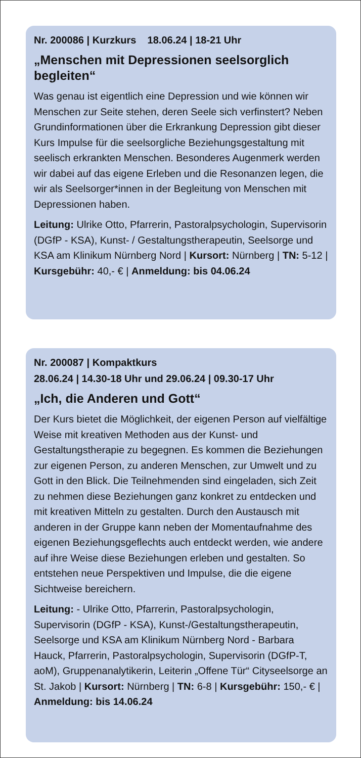Nr. 200086 | Kurzkurs 18.06.24 | 18-21 Uhr
„Menschen mit Depressionen seelsorglich begleiten“
Was genau ist eigentlich eine Depression und wie können wir Menschen zur Seite stehen, deren Seele sich verfinstert? Neben Grundinformationen über die Erkrankung Depression gibt dieser Kurs Impulse für die seelsorgliche Beziehungsgestaltung mit seelisch erkrankten Menschen. Besonderes Augenmerk werden wir dabei auf das eigene Erleben und die Resonanzen legen, die wir als Seelsorger*innen in der Begleitung von Menschen mit Depressionen haben.
Leitung: Ulrike Otto, Pfarrerin, Pastoralpsychologin, Supervisorin (DGfP - KSA), Kunst- / Gestaltungstherapeutin, Seelsorge und KSA am Klinikum Nürnberg Nord | Kursort: Nürnberg | TN: 5-12 | Kursgebühr: 40,- € | Anmeldung: bis 04.06.24
Nr. 200087 | Kompaktkurs
28.06.24 | 14.30-18 Uhr und 29.06.24 | 09.30-17 Uhr
„Ich, die Anderen und Gott“
Der Kurs bietet die Möglichkeit, der eigenen Person auf vielfältige Weise mit kreativen Methoden aus der Kunst- und Gestaltungstherapie zu begegnen. Es kommen die Beziehungen zur eigenen Person, zu anderen Menschen, zur Umwelt und zu Gott in den Blick. Die Teilnehmenden sind eingeladen, sich Zeit zu nehmen diese Beziehungen ganz konkret zu entdecken und mit kreativen Mitteln zu gestalten. Durch den Austausch mit anderen in der Gruppe kann neben der Momentaufnahme des eigenen Beziehungsgeflechts auch entdeckt werden, wie andere auf ihre Weise diese Beziehungen erleben und gestalten. So entstehen neue Perspektiven und Impulse, die die eigene Sichtweise bereichern.
Leitung: - Ulrike Otto, Pfarrerin, Pastoralpsychologin, Supervisorin (DGfP - KSA), Kunst-/Gestaltungstherapeutin, Seelsorge und KSA am Klinikum Nürnberg Nord - Barbara Hauck, Pfarrerin, Pastoralpsychologin, Supervisorin (DGfP-T, aoM), Gruppenanalytikerin, Leiterin „Offene Tür“ Cityseelsorge an St. Jakob | Kursort: Nürnberg | TN: 6-8 | Kursgebühr: 150,- € | Anmeldung: bis 14.06.24